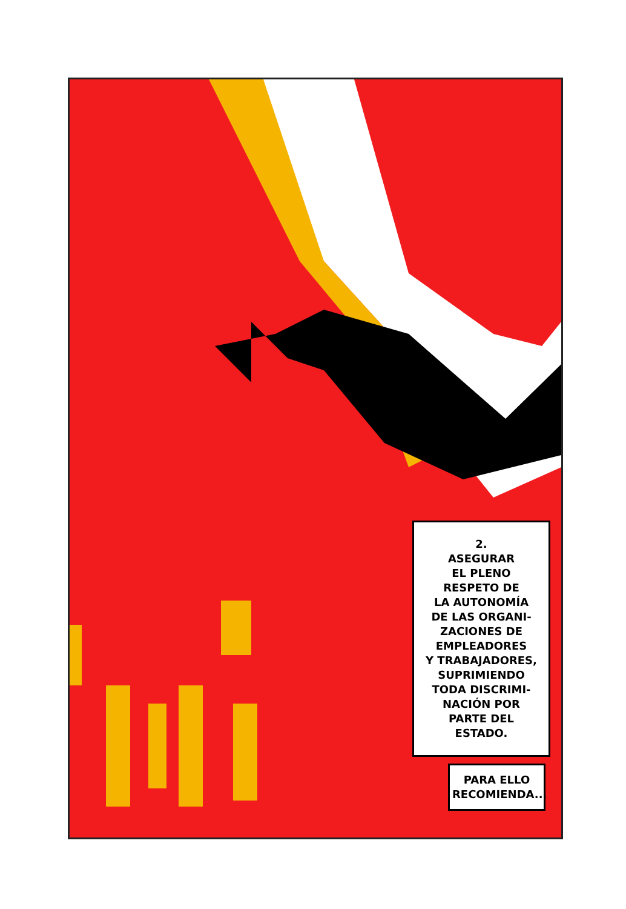2.
ASEGURAR
EL PLENO
RESPETO DE
LA AUTONOMÍA
DE LAS ORGANI-
ZACIONES DE
EMPLEADORES
Y TRABAJADORES,
SUPRIMIENDO
TODA DISCRIMI-
NACIÓN POR
PARTE DEL
ESTADO.
PARA ELLO
RECOMIENDA...